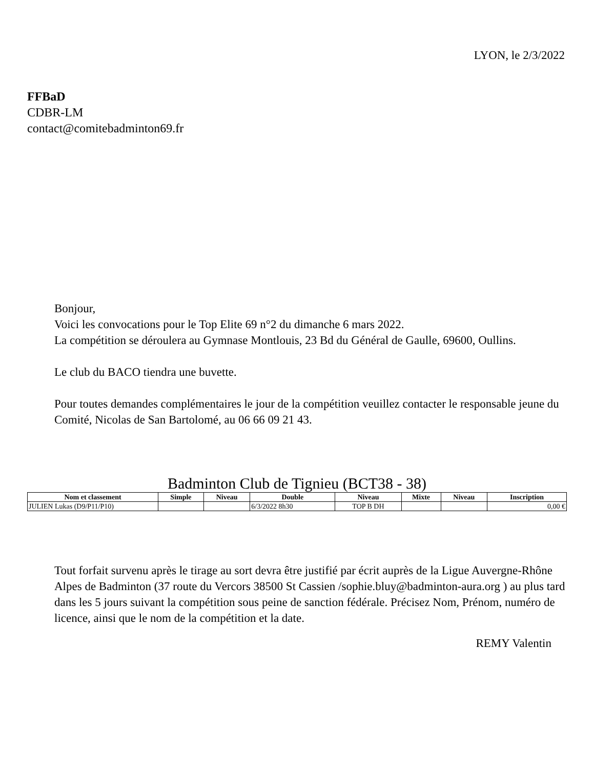LYON, le 2/3/2022
FFBaD
CDBR-LM
contact@comitebadminton69.fr
Bonjour,
Voici les convocations pour le Top Elite 69 n°2 du dimanche 6 mars 2022.
La compétition se déroulera au Gymnase Montlouis, 23 Bd du Général de Gaulle, 69600, Oullins.
Le club du BACO tiendra une buvette.
Pour toutes demandes complémentaires le jour de la compétition veuillez contacter le responsable jeune du Comité, Nicolas de San Bartolomé, au 06 66 09 21 43.
Badminton Club de Tignieu (BCT38 - 38)
| Nom et classement | Simple | Niveau | Double | Niveau | Mixte | Niveau | Inscription |
| --- | --- | --- | --- | --- | --- | --- | --- |
| JULIEN Lukas (D9/P11/P10) | | | 6/3/2022 8h30 | TOP B DH | | | 0,00 € |
Tout forfait survenu après le tirage au sort devra être justifié par écrit auprès de la Ligue Auvergne-Rhône Alpes de Badminton (37 route du Vercors 38500 St Cassien /sophie.bluy@badminton-aura.org ) au plus tard dans les 5 jours suivant la compétition sous peine de sanction fédérale. Précisez Nom, Prénom, numéro de licence, ainsi que le nom de la compétition et la date.
REMY Valentin